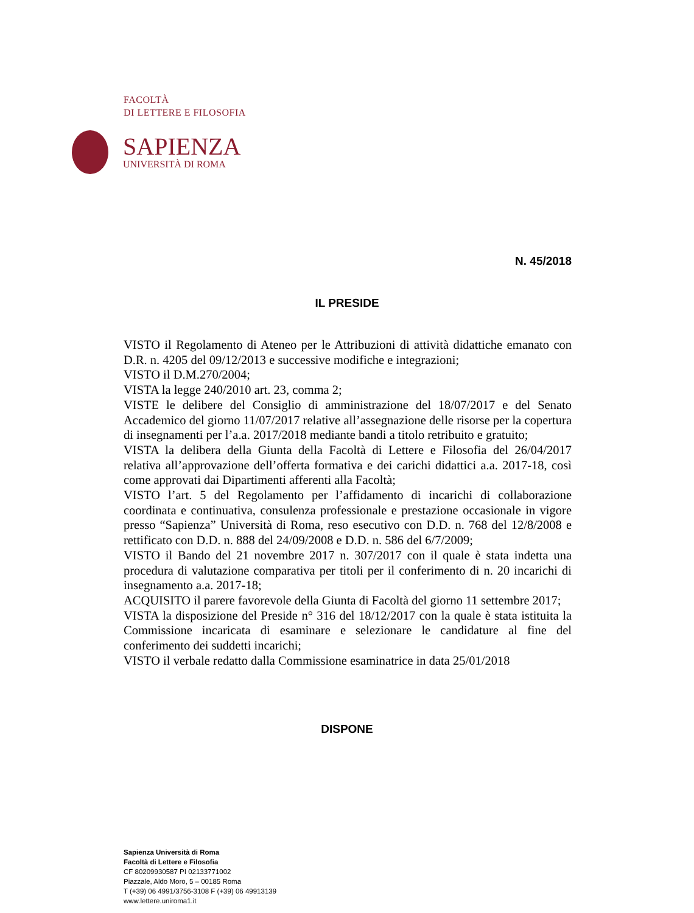FACOLTÀ
DI LETTERE E FILOSOFIA
SAPIENZA
UNIVERSITÀ DI ROMA
N. 45/2018
IL PRESIDE
VISTO il Regolamento di Ateneo per le Attribuzioni di attività didattiche emanato con D.R. n. 4205 del 09/12/2013 e successive modifiche e integrazioni;
VISTO il D.M.270/2004;
VISTA la legge 240/2010 art. 23, comma 2;
VISTE le delibere del Consiglio di amministrazione del 18/07/2017 e del Senato Accademico del giorno 11/07/2017 relative all’assegnazione delle risorse per la copertura di insegnamenti per l’a.a. 2017/2018 mediante bandi a titolo retribuito e gratuito;
VISTA la delibera della Giunta della Facoltà di Lettere e Filosofia del 26/04/2017 relativa all’approvazione dell’offerta formativa e dei carichi didattici a.a. 2017-18, così come approvati dai Dipartimenti afferenti alla Facoltà;
VISTO l’art. 5 del Regolamento per l’affidamento di incarichi di collaborazione coordinata e continuativa, consulenza professionale e prestazione occasionale in vigore presso “Sapienza” Università di Roma, reso esecutivo con D.D. n. 768 del 12/8/2008 e rettificato con D.D. n. 888 del 24/09/2008 e D.D. n. 586 del 6/7/2009;
VISTO il Bando del 21 novembre 2017 n. 307/2017 con il quale è stata indetta una procedura di valutazione comparativa per titoli per il conferimento di n. 20 incarichi di insegnamento a.a. 2017-18;
ACQUISITO il parere favorevole della Giunta di Facoltà del giorno 11 settembre 2017;
VISTA la disposizione del Preside n° 316 del 18/12/2017 con la quale è stata istituita la Commissione incaricata di esaminare e selezionare le candidature al fine del conferimento dei suddetti incarichi;
VISTO il verbale redatto dalla Commissione esaminatrice in data 25/01/2018
DISPONE
Sapienza Università di Roma
Facoltà di Lettere e Filosofia
CF 80209930587 PI 02133771002
Piazzale, Aldo Moro, 5 – 00185 Roma
T (+39) 06 4991/3756-3108 F (+39) 06 49913139
www.lettere.uniroma1.it